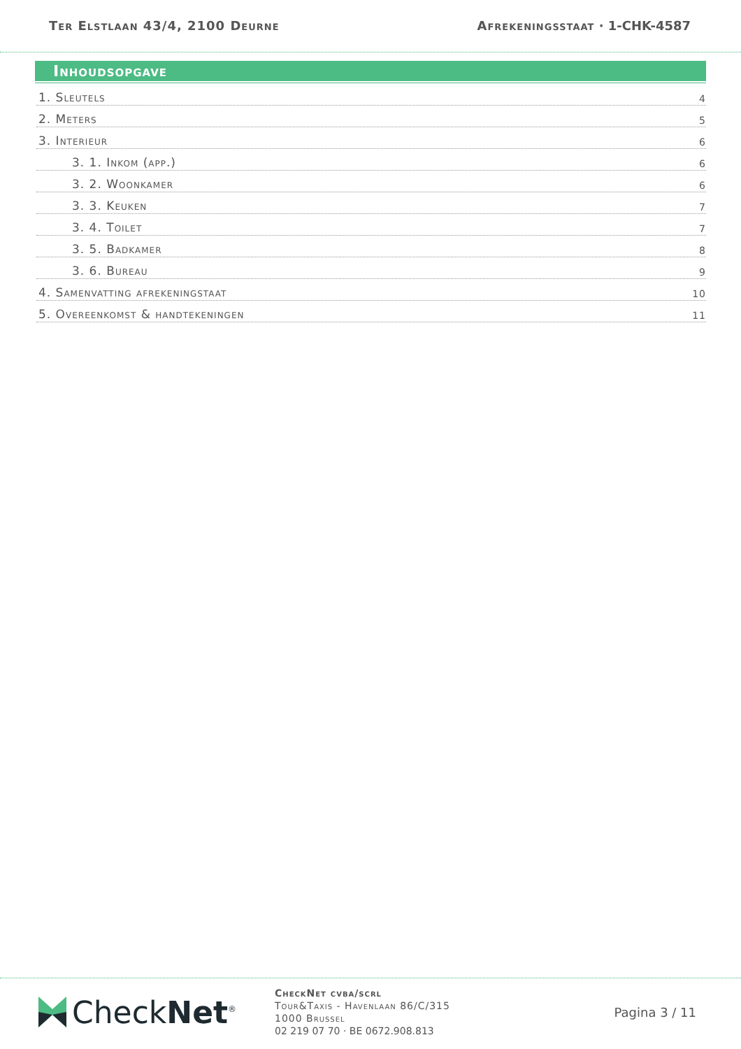Ter Elstlaan 43/4, 2100 Deurne Afrekeningsstaat · 1-CHK-4587
Inhoudsopgave
1. Sleutels 4
2. Meters 5
3. Interieur 6
3. 1. Inkom (app.) 6
3. 2. Woonkamer 6
3. 3. Keuken 7
3. 4. Toilet 7
3. 5. Badkamer 8
3. 6. Bureau 9
4. Samenvatting afrekeningstaat 10
5. Overeenkomst & handtekeningen 11
CheckNet<sup>®</sup>
CheckNet cvba/scrl
Tour&Taxis - Havenlaan 86/C/315
1000 Brussel
02 219 07 70 · BE 0672.908.813
Pagina 3 / 11